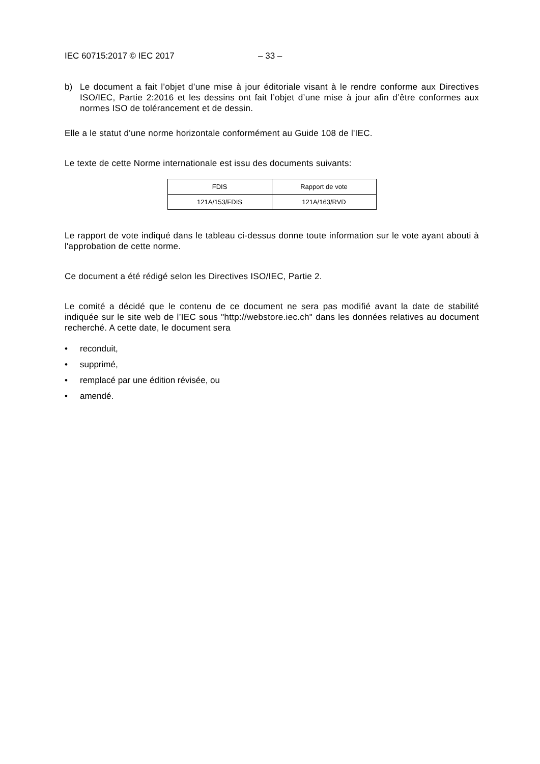IEC 60715:2017 © IEC 2017 – 33 –
b) Le document a fait l’objet d’une mise à jour éditoriale visant à le rendre conforme aux Directives ISO/IEC, Partie 2:2016 et les dessins ont fait l’objet d’une mise à jour afin d’être conformes aux normes ISO de tolérancement et de dessin.
Elle a le statut d'une norme horizontale conformément au Guide 108 de l'IEC.
Le texte de cette Norme internationale est issu des documents suivants:
| FDIS | Rapport de vote |
| --- | --- |
| 121A/153/FDIS | 121A/163/RVD |
Le rapport de vote indiqué dans le tableau ci-dessus donne toute information sur le vote ayant abouti à l'approbation de cette norme.
Ce document a été rédigé selon les Directives ISO/IEC, Partie 2.
Le comité a décidé que le contenu de ce document ne sera pas modifié avant la date de stabilité indiquée sur le site web de l’IEC sous "http://webstore.iec.ch" dans les données relatives au document recherché. A cette date, le document sera
• reconduit,
• supprimé,
• remplacé par une édition révisée, ou
• amendé.